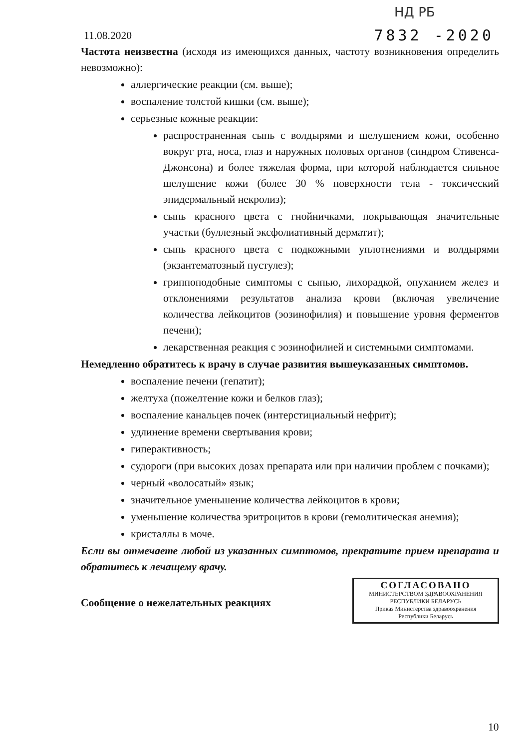НД РБ
11.08.2020 7832 -2020
Частота неизвестна (исходя из имеющихся данных, частоту возникновения определить невозможно):
аллергические реакции (см. выше);
воспаление толстой кишки (см. выше);
серьезные кожные реакции:
распространенная сыпь с волдырями и шелушением кожи, особенно вокруг рта, носа, глаз и наружных половых органов (синдром Стивенса-Джонсона) и более тяжелая форма, при которой наблюдается сильное шелушение кожи (более 30 % поверхности тела - токсический эпидермальный некролиз);
сыпь красного цвета с гнойничками, покрывающая значительные участки (буллезный эксфолиативный дерматит);
сыпь красного цвета с подкожными уплотнениями и волдырями (экзантематозный пустулез);
гриппоподобные симптомы с сыпью, лихорадкой, опуханием желез и отклонениями результатов анализа крови (включая увеличение количества лейкоцитов (эозинофилия) и повышение уровня ферментов печени);
лекарственная реакция с эозинофилией и системными симптомами.
Немедленно обратитесь к врачу в случае развития вышеуказанных симптомов.
воспаление печени (гепатит);
желтуха (пожелтение кожи и белков глаз);
воспаление канальцев почек (интерстициальный нефрит);
удлинение времени свертывания крови;
гиперактивность;
судороги (при высоких дозах препарата или при наличии проблем с почками);
черный «волосатый» язык;
значительное уменьшение количества лейкоцитов в крови;
уменьшение количества эритроцитов в крови (гемолитическая анемия);
кристаллы в моче.
Если вы отмечаете любой из указанных симптомов, прекратите прием препарата и обратитесь к лечащему врачу.
СОГЛАСОВАНО
МИНИСТЕРСТВОМ ЗДРАВООХРАНЕНИЯ
РЕСПУБЛИКИ БЕЛАРУСЬ
Приказ Министерства здравоохранения
Республики Беларусь
Сообщение о нежелательных реакциях
10